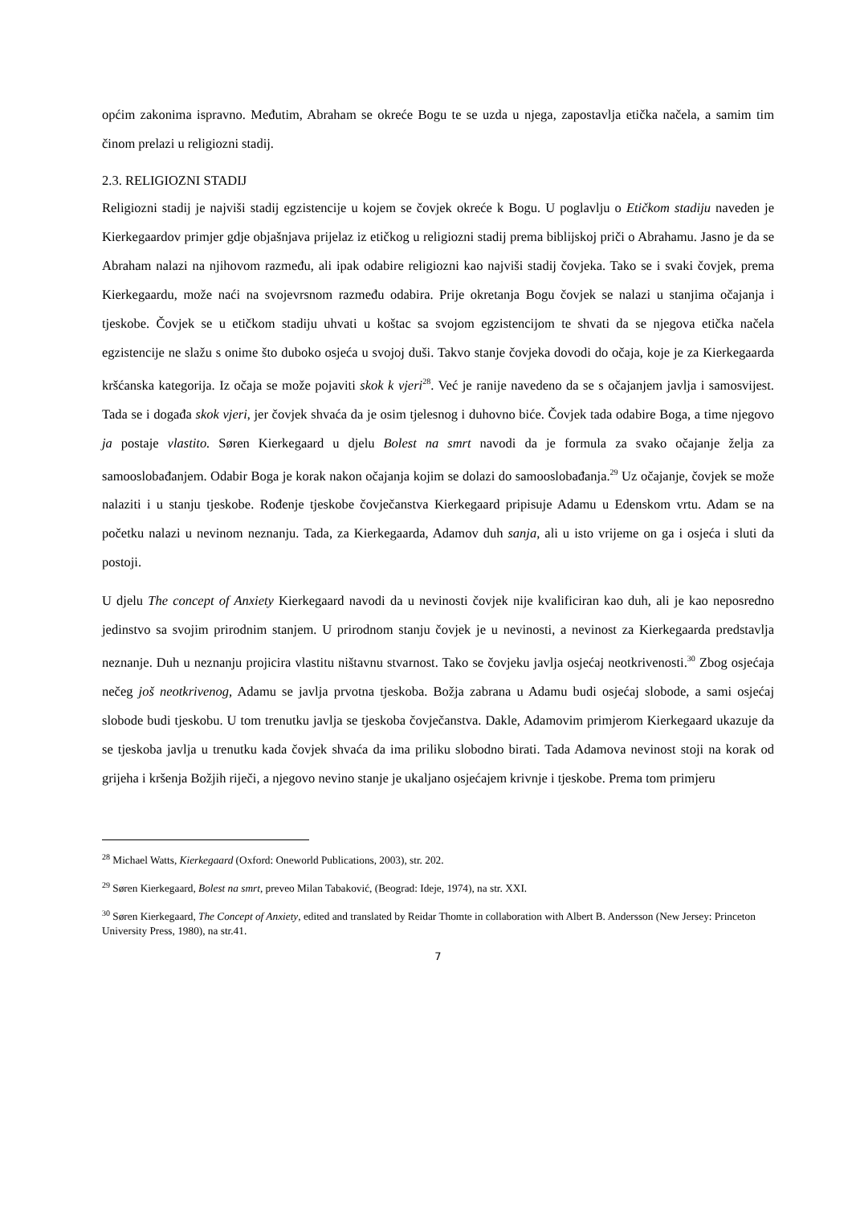općim zakonima ispravno. Međutim, Abraham se okreće Bogu te se uzda u njega, zapostavlja etička načela, a samim tim činom prelazi u religiozni stadij.
2.3. RELIGIOZNI STADIJ
Religiozni stadij je najviši stadij egzistencije u kojem se čovjek okreće k Bogu. U poglavlju o Etičkom stadiju naveden je Kierkegaardov primjer gdje objašnjava prijelaz iz etičkog u religiozni stadij prema biblijskoj priči o Abrahamu. Jasno je da se Abraham nalazi na njihovom razmeđu, ali ipak odabire religiozni kao najviši stadij čovjeka. Tako se i svaki čovjek, prema Kierkegaardu, može naći na svojevrsnom razmeđu odabira. Prije okretanja Bogu čovjek se nalazi u stanjima očajanja i tjeskobe. Čovjek se u etičkom stadiju uhvati u koštac sa svojom egzistencijom te shvati da se njegova etička načela egzistencije ne slažu s onime što duboko osjeća u svojoj duši. Takvo stanje čovjeka dovodi do očaja, koje je za Kierkegaarda kršćanska kategorija. Iz očaja se može pojaviti skok k vjeri<sup>28</sup>. Već je ranije navedeno da se s očajanjem javlja i samosvijest. Tada se i događa skok vjeri, jer čovjek shvaća da je osim tjelesnog i duhovno biće. Čovjek tada odabire Boga, a time njegovo ja postaje vlastito. Søren Kierkegaard u djelu Bolest na smrt navodi da je formula za svako očajanje želja za samooslobađanjem. Odabir Boga je korak nakon očajanja kojim se dolazi do samooslobađanja.<sup>29</sup> Uz očajanje, čovjek se može nalaziti i u stanju tjeskobe. Rođenje tjeskobe čovječanstva Kierkegaard pripisuje Adamu u Edenskom vrtu. Adam se na početku nalazi u nevinom neznanju. Tada, za Kierkegaarda, Adamov duh sanja, ali u isto vrijeme on ga i osjeća i sluti da postoji.
U djelu The concept of Anxiety Kierkegaard navodi da u nevinosti čovjek nije kvalificiran kao duh, ali je kao neposredno jedinstvo sa svojim prirodnim stanjem. U prirodnom stanju čovjek je u nevinosti, a nevinost za Kierkegaarda predstavlja neznanje. Duh u neznanju projicira vlastitu ništavnu stvarnost. Tako se čovjeku javlja osjećaj neotkrivenosti.<sup>30</sup> Zbog osjećaja nečeg još neotkrivenog, Adamu se javlja prvotna tjeskoba. Božja zabrana u Adamu budi osjećaj slobode, a sami osjećaj slobode budi tjeskobu. U tom trenutku javlja se tjeskoba čovječanstva. Dakle, Adamovim primjerom Kierkegaard ukazuje da se tjeskoba javlja u trenutku kada čovjek shvaća da ima priliku slobodno birati. Tada Adamova nevinost stoji na korak od grijeha i kršenja Božjih riječi, a njegovo nevino stanje je ukaljano osjećajem krivnje i tjeskobe. Prema tom primjeru
<sup>28</sup> Michael Watts, Kierkegaard (Oxford: Oneworld Publications, 2003), str. 202.
<sup>29</sup> Søren Kierkegaard, Bolest na smrt, preveo Milan Tabaković, (Beograd: Ideje, 1974), na str. XXI.
<sup>30</sup> Søren Kierkegaard, The Concept of Anxiety, edited and translated by Reidar Thomte in collaboration with Albert B. Andersson (New Jersey: Princeton University Press, 1980), na str.41.
7